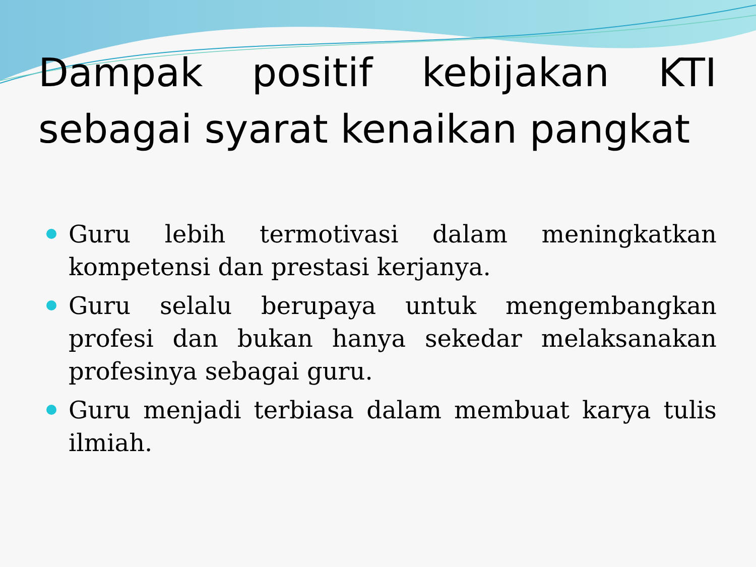Dampak positif kebijakan KTI sebagai syarat kenaikan pangkat
Guru lebih termotivasi dalam meningkatkan kompetensi dan prestasi kerjanya.
Guru selalu berupaya untuk mengembangkan profesi dan bukan hanya sekedar melaksanakan profesinya sebagai guru.
Guru menjadi terbiasa dalam membuat karya tulis ilmiah.